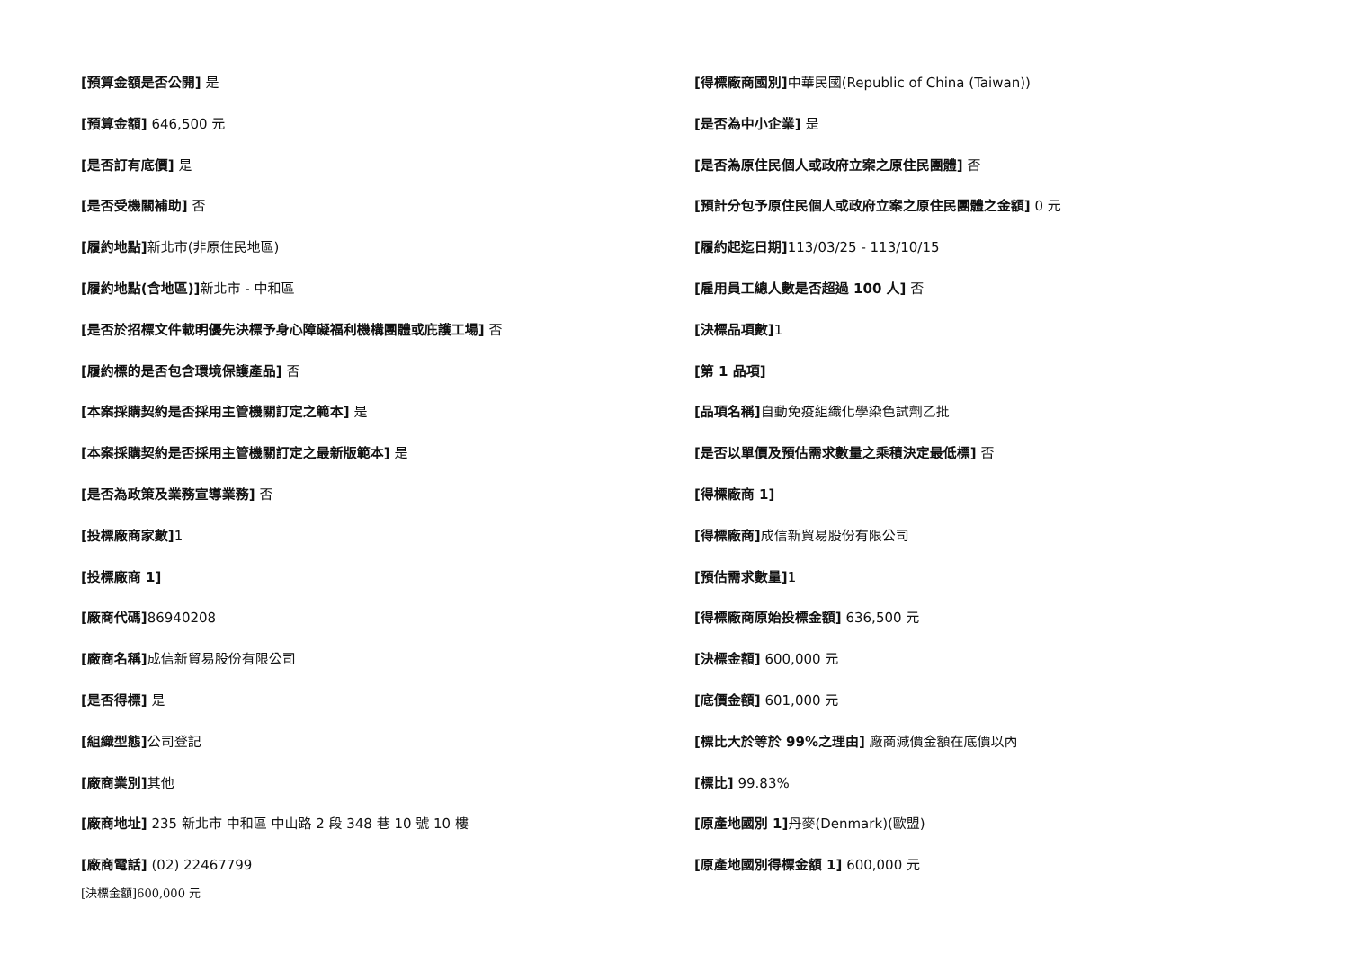[預算金額是否公開] 是
[預算金額] 646,500 元
[是否訂有底價] 是
[是否受機關補助] 否
[履約地點] 新北市(非原住民地區)
[履約地點(含地區)] 新北市 - 中和區
[是否於招標文件載明優先決標予身心障礙福利機構團體或庇護工場] 否
[履約標的是否包含環境保護產品] 否
[本案採購契約是否採用主管機關訂定之範本] 是
[本案採購契約是否採用主管機關訂定之最新版範本] 是
[是否為政策及業務宣導業務] 否
[投標廠商家數] 1
[投標廠商 1]
[廠商代碼] 86940208
[廠商名稱] 成信新貿易股份有限公司
[是否得標] 是
[組織型態] 公司登記
[廠商業別] 其他
[廠商地址] 235 新北市 中和區 中山路 2 段 348 巷 10 號 10 樓
[廠商電話] (02) 22467799
[決標金額]600,000 元
[得標廠商國別] 中華民國(Republic of China (Taiwan))
[是否為中小企業] 是
[是否為原住民個人或政府立案之原住民團體] 否
[預計分包予原住民個人或政府立案之原住民團體之金額] 0 元
[履約起迄日期] 113/03/25 - 113/10/15
[雇用員工總人數是否超過 100 人] 否
[決標品項數] 1
[第 1 品項]
[品項名稱] 自動免疫組織化學染色試劑乙批
[是否以單價及預估需求數量之乘積決定最低標] 否
[得標廠商 1]
[得標廠商] 成信新貿易股份有限公司
[預估需求數量] 1
[得標廠商原始投標金額] 636,500 元
[決標金額] 600,000 元
[底價金額] 601,000 元
[標比大於等於 99%之理由] 廠商減價金額在底價以內
[標比] 99.83%
[原產地國別 1] 丹麥(Denmark)(歐盟)
[原產地國別得標金額 1] 600,000 元